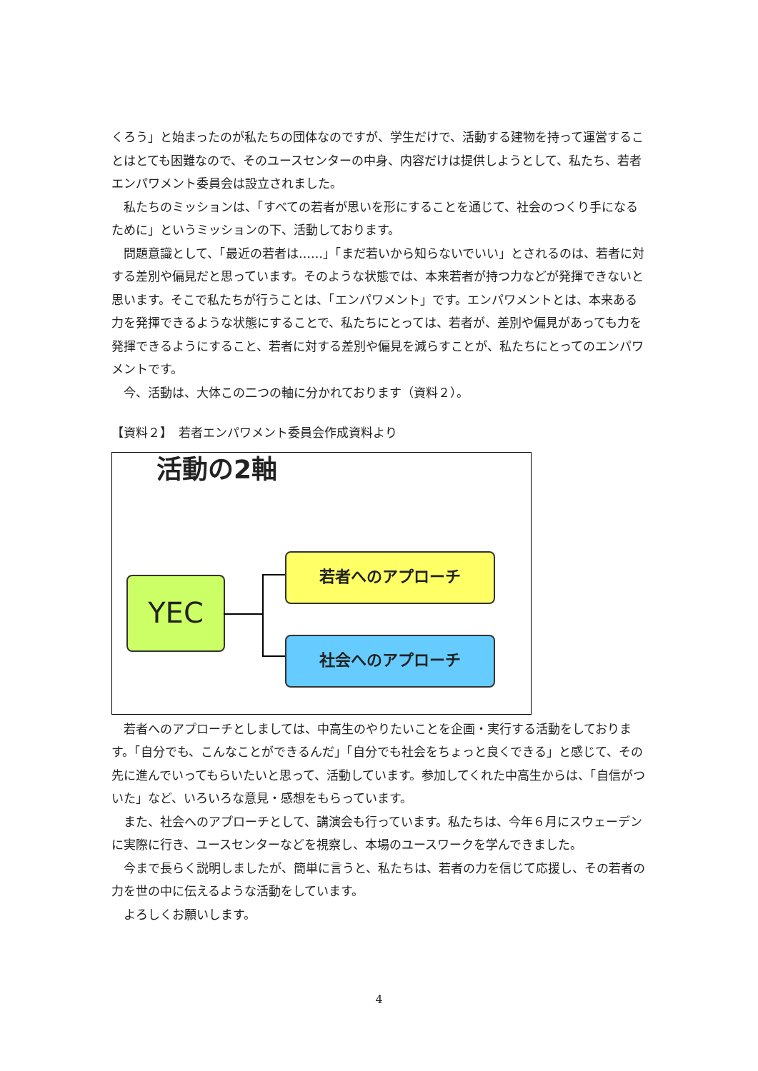くろう」と始まったのが私たちの団体なのですが、学生だけで、活動する建物を持って運営することはとても困難なので、そのユースセンターの中身、内容だけは提供しようとして、私たち、若者エンパワメント委員会は設立されました。
　私たちのミッションは、「すべての若者が思いを形にすることを通じて、社会のつくり手になるために」というミッションの下、活動しております。
　問題意識として、「最近の若者は……」「まだ若いから知らないでいい」とされるのは、若者に対する差別や偏見だと思っています。そのような状態では、本来若者が持つ力などが発揮できないと思います。そこで私たちが行うことは、「エンパワメント」です。エンパワメントとは、本来ある力を発揮できるような状態にすることで、私たちにとっては、若者が、差別や偏見があっても力を発揮できるようにすること、若者に対する差別や偏見を減らすことが、私たちにとってのエンパワメントです。
　今、活動は、大体この二つの軸に分かれております（資料２）。
【資料２】　若者エンパワメント委員会作成資料より
活動の2軸
YEC
若者へのアプローチ
社会へのアプローチ
　若者へのアプローチとしましては、中高生のやりたいことを企画・実行する活動をしております。「自分でも、こんなことができるんだ」「自分でも社会をちょっと良くできる」と感じて、その先に進んでいってもらいたいと思って、活動しています。参加してくれた中高生からは、「自信がついた」など、いろいろな意見・感想をもらっています。
　また、社会へのアプローチとして、講演会も行っています。私たちは、今年６月にスウェーデンに実際に行き、ユースセンターなどを視察し、本場のユースワークを学んできました。
　今まで長らく説明しましたが、簡単に言うと、私たちは、若者の力を信じて応援し、その若者の力を世の中に伝えるような活動をしています。
　よろしくお願いします。
4